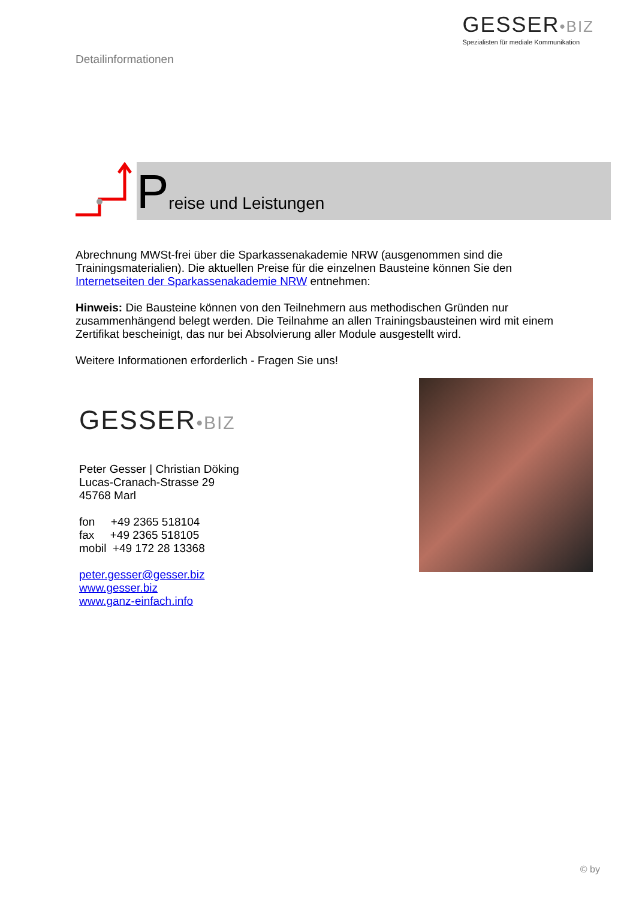Detailinformationen
GESSER•BIZ
Spezialisten für mediale Kommunikation
Preise und Leistungen
Abrechnung MWSt-frei über die Sparkassenakademie NRW (ausgenommen sind die Trainingsmaterialien). Die aktuellen Preise für die einzelnen Bausteine können Sie den Internetseiten der Sparkassenakademie NRW entnehmen:
Hinweis: Die Bausteine können von den Teilnehmern aus methodischen Gründen nur zusammenhängend belegt werden. Die Teilnahme an allen Trainingsbausteinen wird mit einem Zertifikat bescheinigt, das nur bei Absolvierung aller Module ausgestellt wird.
Weitere Informationen erforderlich - Fragen Sie uns!
GESSER•BIZ
Peter Gesser | Christian Döking
Lucas-Cranach-Strasse 29
45768 Marl
fon +49 2365 518104
fax +49 2365 518105
mobil +49 172 28 13368
peter.gesser@gesser.biz
www.gesser.biz
www.ganz-einfach.info
© by